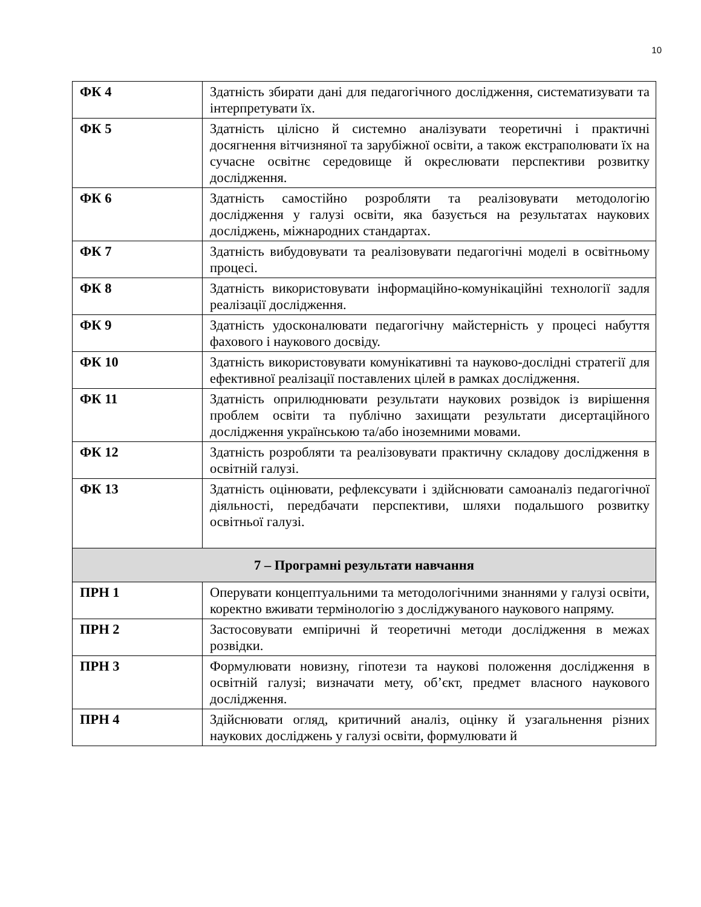10
| ФК 4 | Здатність збирати дані для педагогічного дослідження, систематизувати та інтерпретувати їх. |
| ФК 5 | Здатність цілісно й системно аналізувати теоретичні і практичні досягнення вітчизняної та зарубіжної освіти, а також екстраполювати їх на сучасне освітнє середовище й окреслювати перспективи розвитку дослідження. |
| ФК 6 | Здатність самостійно розробляти та реалізовувати методологію дослідження у галузі освіти, яка базується на результатах наукових досліджень, міжнародних стандартах. |
| ФК 7 | Здатність вибудовувати та реалізовувати педагогічні моделі в освітньому процесі. |
| ФК 8 | Здатність використовувати інформаційно-комунікаційні технології задля реалізації дослідження. |
| ФК 9 | Здатність удосконалювати педагогічну майстерність у процесі набуття фахового і наукового досвіду. |
| ФК 10 | Здатність використовувати комунікативні та науково-дослідні стратегії для ефективної реалізації поставлених цілей в рамках дослідження. |
| ФК 11 | Здатність оприлюднювати результати наукових розвідок із вирішення проблем освіти та публічно захищати результати дисертаційного дослідження українською та/або іноземними мовами. |
| ФК 12 | Здатність розробляти та реалізовувати практичну складову дослідження в освітній галузі. |
| ФК 13 | Здатність оцінювати, рефлексувати і здійснювати самоаналіз педагогічної діяльності, передбачати перспективи, шляхи подальшого розвитку освітньої галузі. |
| 7 – Програмні результати навчання | |
| ПРН 1 | Оперувати концептуальними та методологічними знаннями у галузі освіти, коректно вживати термінологію з досліджуваного наукового напряму. |
| ПРН 2 | Застосовувати емпіричні й теоретичні методи дослідження в межах розвідки. |
| ПРН 3 | Формулювати новизну, гіпотези та наукові положення дослідження в освітній галузі; визначати мету, об’єкт, предмет власного наукового дослідження. |
| ПРН 4 | Здійснювати огляд, критичний аналіз, оцінку й узагальнення різних наукових досліджень у галузі освіти, формулювати й |